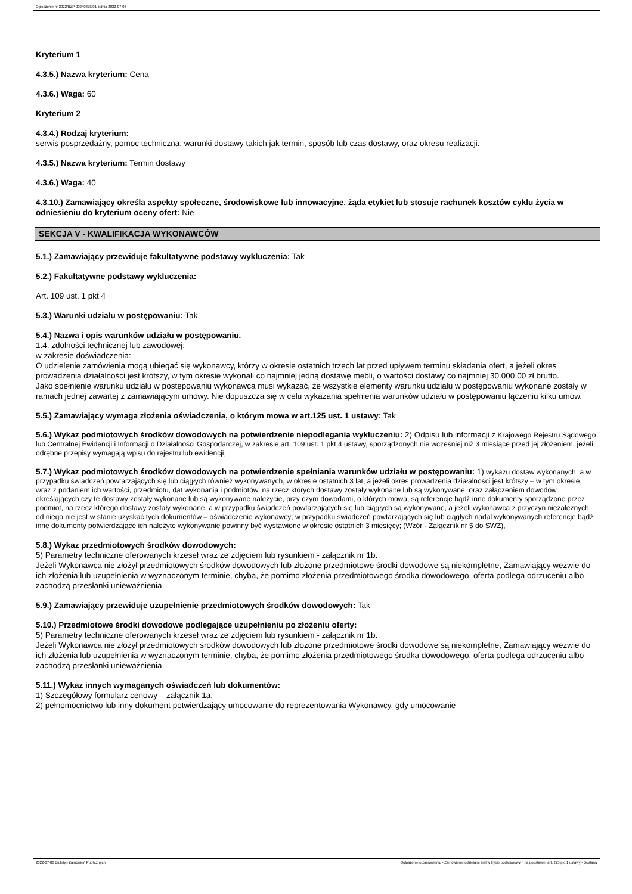Ogłoszenie nr 2022/BZP 00240878/01 z dnia 2022-07-06
Kryterium 1
4.3.5.) Nazwa kryterium: Cena
4.3.6.) Waga: 60
Kryterium 2
4.3.4.) Rodzaj kryterium:
serwis posprzedażny, pomoc techniczna, warunki dostawy takich jak termin, sposób lub czas dostawy, oraz okresu realizacji.
4.3.5.) Nazwa kryterium: Termin dostawy
4.3.6.) Waga: 40
4.3.10.) Zamawiający określa aspekty społeczne, środowiskowe lub innowacyjne, żąda etykiet lub stosuje rachunek kosztów cyklu życia w odniesieniu do kryterium oceny ofert: Nie
SEKCJA V - KWALIFIKACJA WYKONAWCÓW
5.1.) Zamawiający przewiduje fakultatywne podstawy wykluczenia: Tak
5.2.) Fakultatywne podstawy wykluczenia:
Art. 109 ust. 1 pkt 4
5.3.) Warunki udziału w postępowaniu: Tak
5.4.) Nazwa i opis warunków udziału w postępowaniu.
1.4. zdolności technicznej lub zawodowej:
w zakresie doświadczenia:
O udzielenie zamówienia mogą ubiegać się wykonawcy, którzy w okresie ostatnich trzech lat przed upływem terminu składania ofert, a jeżeli okres prowadzenia działalności jest krótszy, w tym okresie wykonali co najmniej jedną dostawę mebli, o wartości dostawy co najmniej 30.000,00 zł brutto.
Jako spełnienie warunku udziału w postępowaniu wykonawca musi wykazać, że wszystkie elementy warunku udziału w postępowaniu wykonane zostały w ramach jednej zawartej z zamawiającym umowy. Nie dopuszcza się w celu wykazania spełnienia warunków udziału w postępowaniu łączeniu kilku umów.
5.5.) Zamawiający wymaga złożenia oświadczenia, o którym mowa w art.125 ust. 1 ustawy: Tak
5.6.) Wykaz podmiotowych środków dowodowych na potwierdzenie niepodlegania wykluczeniu: 2) Odpisu lub informacji z Krajowego Rejestru Sądowego lub Centralnej Ewidencji i Informacji o Działalności Gospodarczej, w zakresie art. 109 ust. 1 pkt 4 ustawy, sporządzonych nie wcześniej niż 3 miesiące przed jej złożeniem, jeżeli odrębne przepisy wymagają wpisu do rejestru lub ewidencji,
5.7.) Wykaz podmiotowych środków dowodowych na potwierdzenie spełniania warunków udziału w postępowaniu: 1) wykazu dostaw wykonanych, a w przypadku świadczeń powtarzających się lub ciągłych również wykonywanych, w okresie ostatnich 3 lat, a jeżeli okres prowadzenia działalności jest krótszy – w tym okresie, wraz z podaniem ich wartości, przedmiotu, dat wykonania i podmiotów, na rzecz których dostawy zostały wykonane lub są wykonywane, oraz załączeniem dowodów określających czy te dostawy zostały wykonane lub są wykonywane należycie, przy czym dowodami, o których mowa, są referencje bądź inne dokumenty sporządzone przez podmiot, na rzecz którego dostawy zostały wykonane, a w przypadku świadczeń powtarzających się lub ciągłych są wykonywane, a jeżeli wykonawca z przyczyn niezależnych od niego nie jest w stanie uzyskać tych dokumentów – oświadczenie wykonawcy; w przypadku świadczeń powtarzających się lub ciągłych nadal wykonywanych referencje bądź inne dokumenty potwierdzające ich należyte wykonywanie powinny być wystawione w okresie ostatnich 3 miesięcy; (Wzór - Załącznik nr 5 do SWZ),
5.8.) Wykaz przedmiotowych środków dowodowych:
5) Parametry techniczne oferowanych krzeseł wraz ze zdjęciem lub rysunkiem - załącznik nr 1b.
Jeżeli Wykonawca nie złożył przedmiotowych środków dowodowych lub złożone przedmiotowe środki dowodowe są niekompletne, Zamawiający wezwie do ich złożenia lub uzupełnienia w wyznaczonym terminie, chyba, że pomimo złożenia przedmiotowego środka dowodowego, oferta podlega odrzuceniu albo zachodzą przesłanki unieważnienia.
5.9.) Zamawiający przewiduje uzupełnienie przedmiotowych środków dowodowych: Tak
5.10.) Przedmiotowe środki dowodowe podlegające uzupełnieniu po złożeniu oferty:
5) Parametry techniczne oferowanych krzeseł wraz ze zdjęciem lub rysunkiem - załącznik nr 1b.
Jeżeli Wykonawca nie złożył przedmiotowych środków dowodowych lub złożone przedmiotowe środki dowodowe są niekompletne, Zamawiający wezwie do ich złożenia lub uzupełnienia w wyznaczonym terminie, chyba, że pomimo złożenia przedmiotowego środka dowodowego, oferta podlega odrzuceniu albo zachodzą przesłanki unieważnienia.
5.11.) Wykaz innych wymaganych oświadczeń lub dokumentów:
1) Szczegółowy formularz cenowy – załącznik 1a,
2) pełnomocnictwo lub inny dokument potwierdzający umocowanie do reprezentowania Wykonawcy, gdy umocowanie
2022-07-06 Biuletyn Zamówień Publicznych Ogłoszenie o zamówieniu - Zamówienie udzielane jest w trybie podstawowym na podstawie: art. 275 pkt 1 ustawy - Dostawy